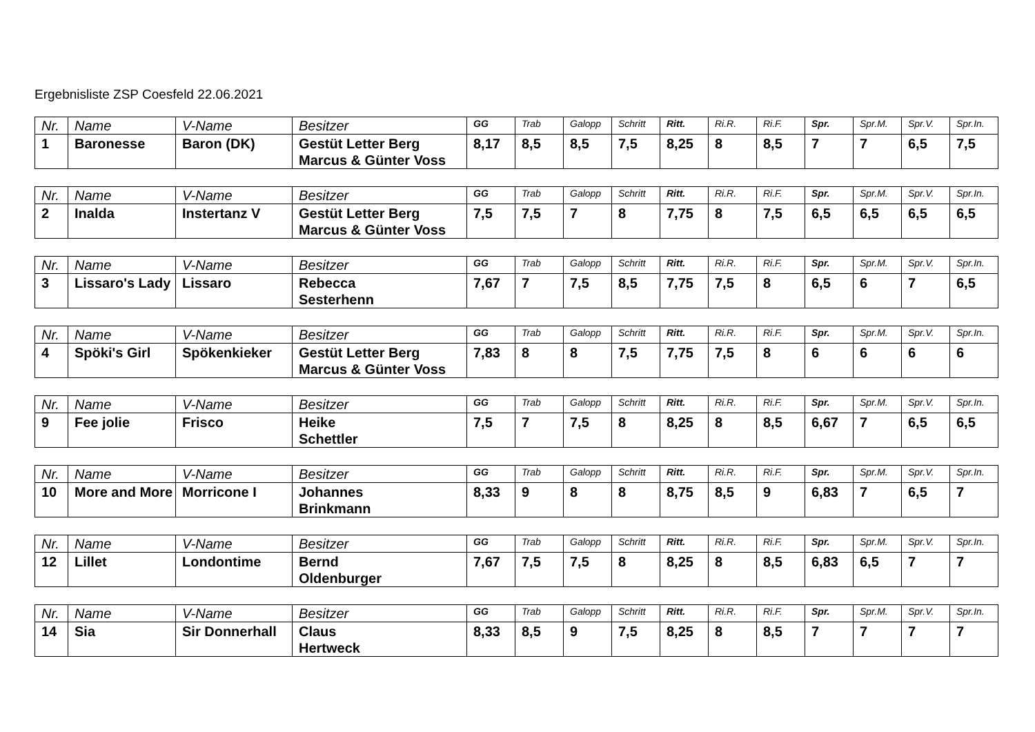Ergebnisliste ZSP Coesfeld 22.06.2021
| Nr. | Name | V-Name | Besitzer | GG | Trab | Galopp | Schritt | Ritt. | Ri.R. | Ri.F. | Spr. | Spr.M. | Spr.V. | Spr.In. |
| --- | --- | --- | --- | --- | --- | --- | --- | --- | --- | --- | --- | --- | --- | --- |
| 1 | Baronesse | Baron (DK) | Gestüt Letter Berg Marcus & Günter Voss | 8,17 | 8,5 | 8,5 | 7,5 | 8,25 | 8 | 8,5 | 7 | 7 | 6,5 | 7,5 |
| Nr. | Name | V-Name | Besitzer | GG | Trab | Galopp | Schritt | Ritt. | Ri.R. | Ri.F. | Spr. | Spr.M. | Spr.V. | Spr.In. |
| --- | --- | --- | --- | --- | --- | --- | --- | --- | --- | --- | --- | --- | --- | --- |
| 2 | Inalda | Instertanz V | Gestüt Letter Berg Marcus & Günter Voss | 7,5 | 7,5 | 7 | 8 | 7,75 | 8 | 7,5 | 6,5 | 6,5 | 6,5 | 6,5 |
| Nr. | Name | V-Name | Besitzer | GG | Trab | Galopp | Schritt | Ritt. | Ri.R. | Ri.F. | Spr. | Spr.M. | Spr.V. | Spr.In. |
| --- | --- | --- | --- | --- | --- | --- | --- | --- | --- | --- | --- | --- | --- | --- |
| 3 | Lissaro's Lady | Lissaro | Rebecca Sesterhenn | 7,67 | 7 | 7,5 | 8,5 | 7,75 | 7,5 | 8 | 6,5 | 6 | 7 | 6,5 |
| Nr. | Name | V-Name | Besitzer | GG | Trab | Galopp | Schritt | Ritt. | Ri.R. | Ri.F. | Spr. | Spr.M. | Spr.V. | Spr.In. |
| --- | --- | --- | --- | --- | --- | --- | --- | --- | --- | --- | --- | --- | --- | --- |
| 4 | Spöki's Girl | Spökenkieker | Gestüt Letter Berg Marcus & Günter Voss | 7,83 | 8 | 8 | 7,5 | 7,75 | 7,5 | 8 | 6 | 6 | 6 | 6 |
| Nr. | Name | V-Name | Besitzer | GG | Trab | Galopp | Schritt | Ritt. | Ri.R. | Ri.F. | Spr. | Spr.M. | Spr.V. | Spr.In. |
| --- | --- | --- | --- | --- | --- | --- | --- | --- | --- | --- | --- | --- | --- | --- |
| 9 | Fee jolie | Frisco | Heike Schettler | 7,5 | 7 | 7,5 | 8 | 8,25 | 8 | 8,5 | 6,67 | 7 | 6,5 | 6,5 |
| Nr. | Name | V-Name | Besitzer | GG | Trab | Galopp | Schritt | Ritt. | Ri.R. | Ri.F. | Spr. | Spr.M. | Spr.V. | Spr.In. |
| --- | --- | --- | --- | --- | --- | --- | --- | --- | --- | --- | --- | --- | --- | --- |
| 10 | More and More | Morricone I | Johannes Brinkmann | 8,33 | 9 | 8 | 8 | 8,75 | 8,5 | 9 | 6,83 | 7 | 6,5 | 7 |
| Nr. | Name | V-Name | Besitzer | GG | Trab | Galopp | Schritt | Ritt. | Ri.R. | Ri.F. | Spr. | Spr.M. | Spr.V. | Spr.In. |
| --- | --- | --- | --- | --- | --- | --- | --- | --- | --- | --- | --- | --- | --- | --- |
| 12 | Lillet | Londontime | Bernd Oldenburger | 7,67 | 7,5 | 7,5 | 8 | 8,25 | 8 | 8,5 | 6,83 | 6,5 | 7 | 7 |
| Nr. | Name | V-Name | Besitzer | GG | Trab | Galopp | Schritt | Ritt. | Ri.R. | Ri.F. | Spr. | Spr.M. | Spr.V. | Spr.In. |
| --- | --- | --- | --- | --- | --- | --- | --- | --- | --- | --- | --- | --- | --- | --- |
| 14 | Sia | Sir Donnerhall | Claus Hertweck | 8,33 | 8,5 | 9 | 7,5 | 8,25 | 8 | 8,5 | 7 | 7 | 7 | 7 |